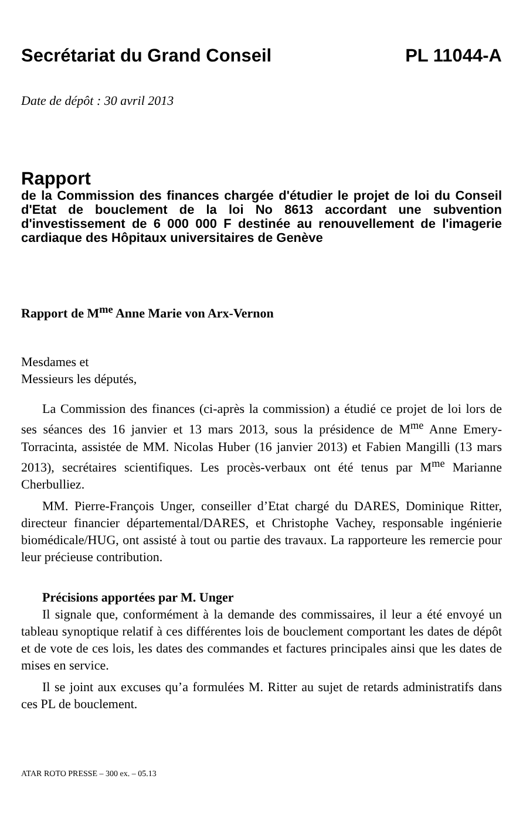Secrétariat du Grand Conseil PL 11044-A
Date de dépôt : 30 avril 2013
Rapport
de la Commission des finances chargée d'étudier le projet de loi du Conseil d'Etat de bouclement de la loi No 8613 accordant une subvention d'investissement de 6 000 000 F destinée au renouvellement de l'imagerie cardiaque des Hôpitaux universitaires de Genève
Rapport de M<sup>me</sup> Anne Marie von Arx-Vernon
Mesdames et
Messieurs les députés,
La Commission des finances (ci-après la commission) a étudié ce projet de loi lors de ses séances des 16 janvier et 13 mars 2013, sous la présidence de M<sup>me</sup> Anne Emery-Torracinta, assistée de MM. Nicolas Huber (16 janvier 2013) et Fabien Mangilli (13 mars 2013), secrétaires scientifiques. Les procès-verbaux ont été tenus par M<sup>me</sup> Marianne Cherbulliez.
MM. Pierre-François Unger, conseiller d’Etat chargé du DARES, Dominique Ritter, directeur financier départemental/DARES, et Christophe Vachey, responsable ingénierie biomédicale/HUG, ont assisté à tout ou partie des travaux. La rapporteure les remercie pour leur précieuse contribution.
Précisions apportées par M. Unger
Il signale que, conformément à la demande des commissaires, il leur a été envoyé un tableau synoptique relatif à ces différentes lois de bouclement comportant les dates de dépôt et de vote de ces lois, les dates des commandes et factures principales ainsi que les dates de mises en service.
Il se joint aux excuses qu’a formulées M. Ritter au sujet de retards administratifs dans ces PL de bouclement.
ATAR ROTO PRESSE – 300 ex. – 05.13